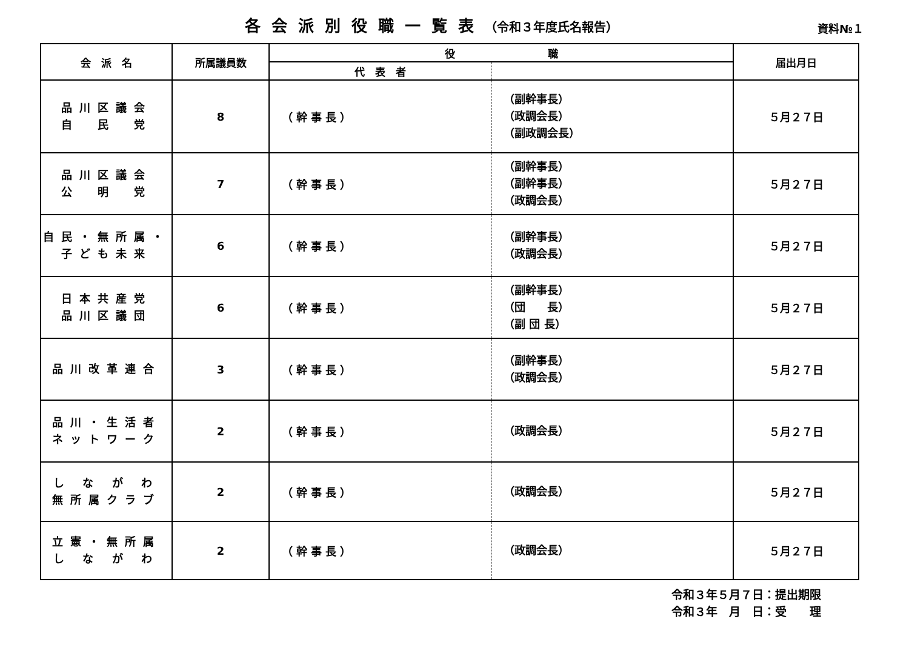各会派別役職一覧表（令和３年度氏名報告）
資料№１
| 会 派 名 | 所属議員数 | 役 職 | | 届出月日 |
| --- | --- | --- | --- | --- |
| | | 代 表 者 | | |
| 品川区議会 自 民 党 | 8 | （幹事長） | （副幹事長） （政調会長） （副政調会長） | ５月２７日 |
| 品川区議会 公 明 党 | 7 | （幹事長） | （副幹事長） （副幹事長） （政調会長） | ５月２７日 |
| 自民・無所属・ 子ども未来 | 6 | （幹事長） | （副幹事長） （政調会長） | ５月２７日 |
| 日本共産党 品川区議団 | 6 | （幹事長） | （副幹事長） （団 長） （副 団 長） | ５月２７日 |
| 品川改革連合 | 3 | （幹事長） | （副幹事長） （政調会長） | ５月２７日 |
| 品川・生活者 ネットワーク | 2 | （幹事長） | （政調会長） | ５月２７日 |
| し な が わ 無所属クラブ | 2 | （幹事長） | （政調会長） | ５月２７日 |
| 立憲・無所属 し な が わ | 2 | （幹事長） | （政調会長） | ５月２７日 |
令和３年５月７日：提出期限
令和３年　月　日：受　　理